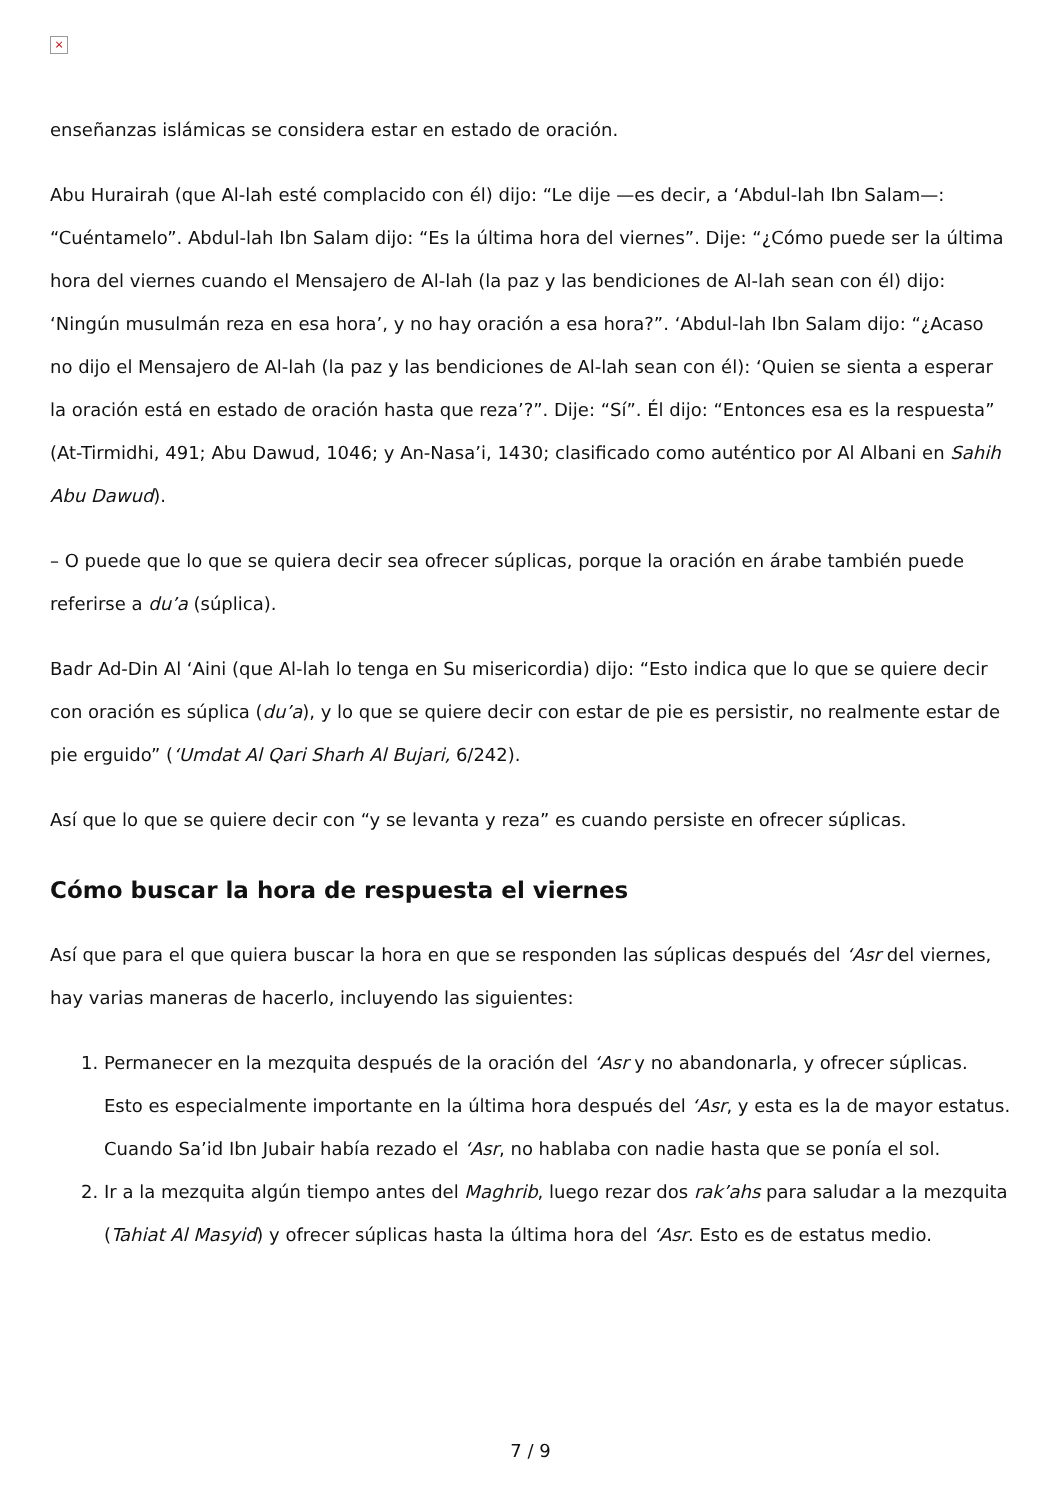×
enseñanzas islámicas se considera estar en estado de oración.
Abu Hurairah (que Al-lah esté complacido con él) dijo: “Le dije —es decir, a ‘Abdul-lah Ibn Salam—: “Cuéntamelo”. Abdul-lah Ibn Salam dijo: “Es la última hora del viernes”. Dije: “¿Cómo puede ser la última hora del viernes cuando el Mensajero de Al-lah (la paz y las bendiciones de Al-lah sean con él) dijo: ‘Ningún musulmán reza en esa hora’, y no hay oración a esa hora?”. ‘Abdul-lah Ibn Salam dijo: “¿Acaso no dijo el Mensajero de Al-lah (la paz y las bendiciones de Al-lah sean con él): ‘Quien se sienta a esperar la oración está en estado de oración hasta que reza’?”. Dije: “Sí”. Él dijo: “Entonces esa es la respuesta” (At-Tirmidhi, 491; Abu Dawud, 1046; y An-Nasa’i, 1430; clasificado como auténtico por Al Albani en Sahih Abu Dawud).
– O puede que lo que se quiera decir sea ofrecer súplicas, porque la oración en árabe también puede referirse a du’a (súplica).
Badr Ad-Din Al ‘Aini (que Al-lah lo tenga en Su misericordia) dijo: “Esto indica que lo que se quiere decir con oración es súplica (du’a), y lo que se quiere decir con estar de pie es persistir, no realmente estar de pie erguido” (‘Umdat Al Qari Sharh Al Bujari, 6/242).
Así que lo que se quiere decir con “y se levanta y reza” es cuando persiste en ofrecer súplicas.
Cómo buscar la hora de respuesta el viernes
Así que para el que quiera buscar la hora en que se responden las súplicas después del ‘Asr del viernes, hay varias maneras de hacerlo, incluyendo las siguientes:
1. Permanecer en la mezquita después de la oración del ‘Asr y no abandonarla, y ofrecer súplicas. Esto es especialmente importante en la última hora después del ‘Asr, y esta es la de mayor estatus. Cuando Sa’id Ibn Jubair había rezado el ‘Asr, no hablaba con nadie hasta que se ponía el sol.
2. Ir a la mezquita algún tiempo antes del Maghrib, luego rezar dos rak’ahs para saludar a la mezquita (Tahiat Al Masyid) y ofrecer súplicas hasta la última hora del ‘Asr. Esto es de estatus medio.
7 / 9